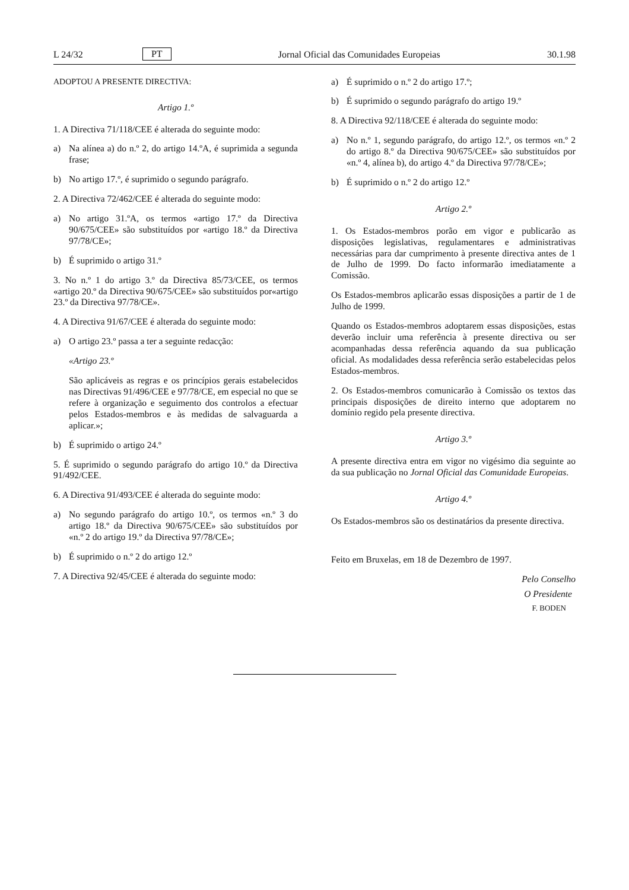L 24/32 PT Jornal Oficial das Comunidades Europeias 30.1.98
ADOPTOU A PRESENTE DIRECTIVA:
Artigo 1.º
1. A Directiva 71/118/CEE é alterada do seguinte modo:
a) Na alínea a) do n.º 2, do artigo 14.ºA, é suprimida a segunda frase;
b) No artigo 17.º, é suprimido o segundo parágrafo.
2. A Directiva 72/462/CEE é alterada do seguinte modo:
a) No artigo 31.ºA, os termos «artigo 17.º da Directiva 90/675/CEE» são substituídos por «artigo 18.º da Directiva 97/78/CE»;
b) É suprimido o artigo 31.º
3. No n.º 1 do artigo 3.º da Directiva 85/73/CEE, os termos «artigo 20.º da Directiva 90/675/CEE» são substituídos por«artigo 23.º da Directiva 97/78/CE».
4. A Directiva 91/67/CEE é alterada do seguinte modo:
a) O artigo 23.º passa a ter a seguinte redacção:
«Artigo 23.º
São aplicáveis as regras e os princípios gerais estabelecidos nas Directivas 91/496/CEE e 97/78/CE, em especial no que se refere à organização e seguimento dos controlos a efectuar pelos Estados-membros e às medidas de salvaguarda a aplicar.»;
b) É suprimido o artigo 24.º
5. É suprimido o segundo parágrafo do artigo 10.º da Directiva 91/492/CEE.
6. A Directiva 91/493/CEE é alterada do seguinte modo:
a) No segundo parágrafo do artigo 10.º, os termos «n.º 3 do artigo 18.º da Directiva 90/675/CEE» são substituídos por «n.º 2 do artigo 19.º da Directiva 97/78/CE»;
b) É suprimido o n.º 2 do artigo 12.º
7. A Directiva 92/45/CEE é alterada do seguinte modo:
a) É suprimido o n.º 2 do artigo 17.º;
b) É suprimido o segundo parágrafo do artigo 19.º
8. A Directiva 92/118/CEE é alterada do seguinte modo:
a) No n.º 1, segundo parágrafo, do artigo 12.º, os termos «n.º 2 do artigo 8.º da Directiva 90/675/CEE» são substituídos por «n.º 4, alínea b), do artigo 4.º da Directiva 97/78/CE»;
b) É suprimido o n.º 2 do artigo 12.º
Artigo 2.º
1. Os Estados-membros porão em vigor e publicarão as disposições legislativas, regulamentares e administrativas necessárias para dar cumprimento à presente directiva antes de 1 de Julho de 1999. Do facto informarão imediatamente a Comissão.
Os Estados-membros aplicarão essas disposições a partir de 1 de Julho de 1999.
Quando os Estados-membros adoptarem essas disposições, estas deverão incluir uma referência à presente directiva ou ser acompanhadas dessa referência aquando da sua publicação oficial. As modalidades dessa referência serão estabelecidas pelos Estados-membros.
2. Os Estados-membros comunicarão à Comissão os textos das principais disposições de direito interno que adoptarem no domínio regido pela presente directiva.
Artigo 3.º
A presente directiva entra em vigor no vigésimo dia seguinte ao da sua publicação no Jornal Oficial das Comunidade Europeias.
Artigo 4.º
Os Estados-membros são os destinatários da presente directiva.
Feito em Bruxelas, em 18 de Dezembro de 1997.
Pelo Conselho
O Presidente
F. BODEN